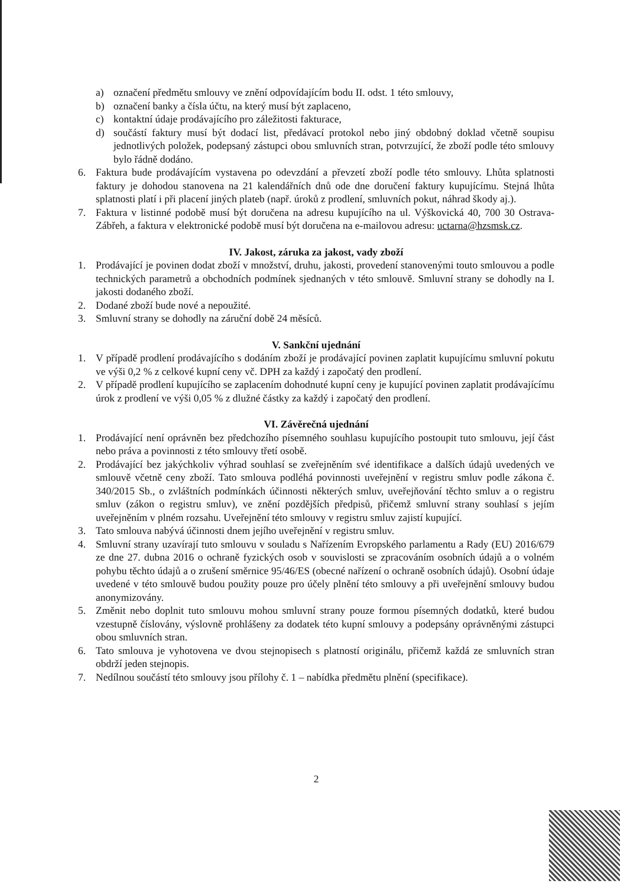a) označení předmětu smlouvy ve znění odpovídajícím bodu II. odst. 1 této smlouvy,
b) označení banky a čísla účtu, na který musí být zaplaceno,
c) kontaktní údaje prodávajícího pro záležitosti fakturace,
d) součástí faktury musí být dodací list, předávací protokol nebo jiný obdobný doklad včetně soupisu jednotlivých položek, podepsaný zástupci obou smluvních stran, potvrzující, že zboží podle této smlouvy bylo řádně dodáno.
6. Faktura bude prodávajícím vystavena po odevzdání a převzetí zboží podle této smlouvy. Lhůta splatnosti faktury je dohodou stanovena na 21 kalendářních dnů ode dne doručení faktury kupujícímu. Stejná lhůta splatnosti platí i při placení jiných plateb (např. úroků z prodlení, smluvních pokut, náhrad škody aj.).
7. Faktura v listinné podobě musí být doručena na adresu kupujícího na ul. Výškovická 40, 700 30 Ostrava-Zábřeh, a faktura v elektronické podobě musí být doručena na e-mailovou adresu: uctarna@hzsmsk.cz.
IV. Jakost, záruka za jakost, vady zboží
1. Prodávající je povinen dodat zboží v množství, druhu, jakosti, provedení stanovenými touto smlouvou a podle technických parametrů a obchodních podmínek sjednaných v této smlouvě. Smluvní strany se dohodly na I. jakosti dodaného zboží.
2. Dodané zboží bude nové a nepoužité.
3. Smluvní strany se dohodly na záruční době 24 měsíců.
V. Sankční ujednání
1. V případě prodlení prodávajícího s dodáním zboží je prodávající povinen zaplatit kupujícímu smluvní pokutu ve výši 0,2 % z celkové kupní ceny vč. DPH za každý i započatý den prodlení.
2. V případě prodlení kupujícího se zaplacením dohodnuté kupní ceny je kupující povinen zaplatit prodávajícímu úrok z prodlení ve výši 0,05 % z dlužné částky za každý i započatý den prodlení.
VI. Závěrečná ujednání
1. Prodávající není oprávněn bez předchozího písemného souhlasu kupujícího postoupit tuto smlouvu, její část nebo práva a povinnosti z této smlouvy třetí osobě.
2. Prodávající bez jakýchkoliv výhrad souhlasí se zveřejněním své identifikace a dalších údajů uvedených ve smlouvě včetně ceny zboží. Tato smlouva podléhá povinnosti uveřejnění v registru smluv podle zákona č. 340/2015 Sb., o zvláštních podmínkách účinnosti některých smluv, uveřejňování těchto smluv a o registru smluv (zákon o registru smluv), ve znění pozdějších předpisů, přičemž smluvní strany souhlasí s jejím uveřejněním v plném rozsahu. Uveřejnění této smlouvy v registru smluv zajistí kupující.
3. Tato smlouva nabývá účinnosti dnem jejího uveřejnění v registru smluv.
4. Smluvní strany uzavírají tuto smlouvu v souladu s Nařízením Evropského parlamentu a Rady (EU) 2016/679 ze dne 27. dubna 2016 o ochraně fyzických osob v souvislosti se zpracováním osobních údajů a o volném pohybu těchto údajů a o zrušení směrnice 95/46/ES (obecné nařízení o ochraně osobních údajů). Osobní údaje uvedené v této smlouvě budou použity pouze pro účely plnění této smlouvy a při uveřejnění smlouvy budou anonymizovány.
5. Změnit nebo doplnit tuto smlouvu mohou smluvní strany pouze formou písemných dodatků, které budou vzestupně číslovány, výslovně prohlášeny za dodatek této kupní smlouvy a podepsány oprávněnými zástupci obou smluvních stran.
6. Tato smlouva je vyhotovena ve dvou stejnopisech s platností originálu, přičemž každá ze smluvních stran obdrží jeden stejnopis.
7. Nedílnou součástí této smlouvy jsou přílohy č. 1 – nabídka předmětu plnění (specifikace).
2